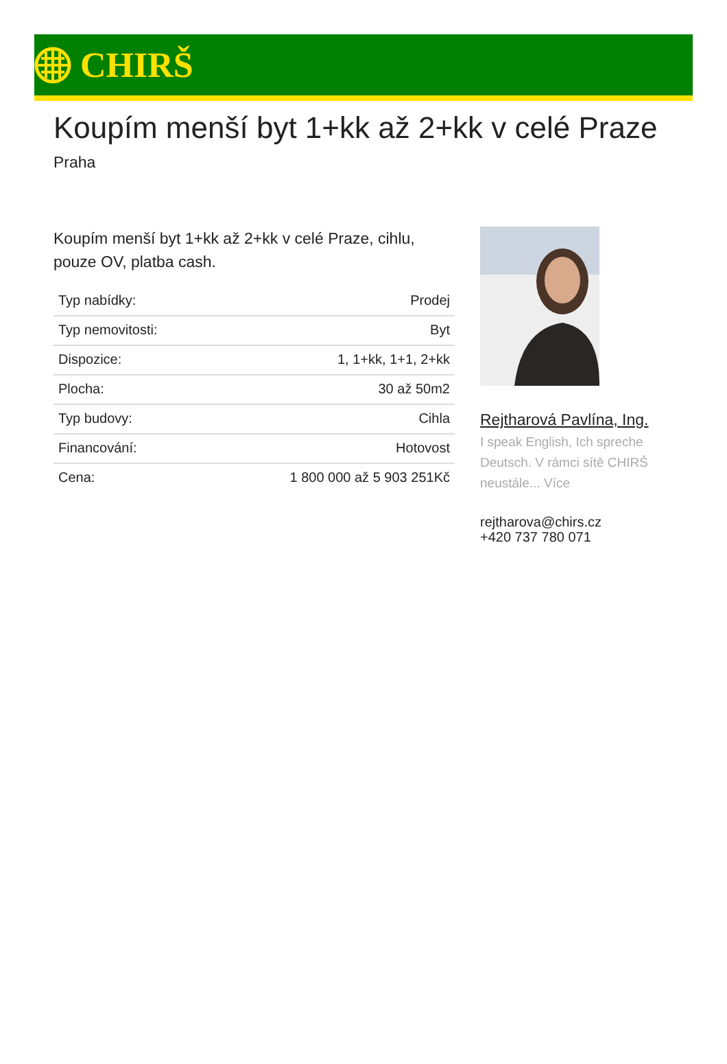CHIRŠ
Koupím menší byt 1+kk až 2+kk v celé Praze
Praha
Koupím menší byt 1+kk až 2+kk v celé Praze, cihlu, pouze OV, platba cash.
| Typ nabídky: | Prodej |
| Typ nemovitosti: | Byt |
| Dispozice: | 1, 1+kk, 1+1, 2+kk |
| Plocha: | 30 až 50m2 |
| Typ budovy: | Cihla |
| Financování: | Hotovost |
| Cena: | 1 800 000 až 5 903 251Kč |
Rejtharová Pavlína, Ing.
I speak English, Ich spreche Deutsch. V rámci sítě CHIRŠ neustále... Více
rejtharova@chirs.cz
+420 737 780 071